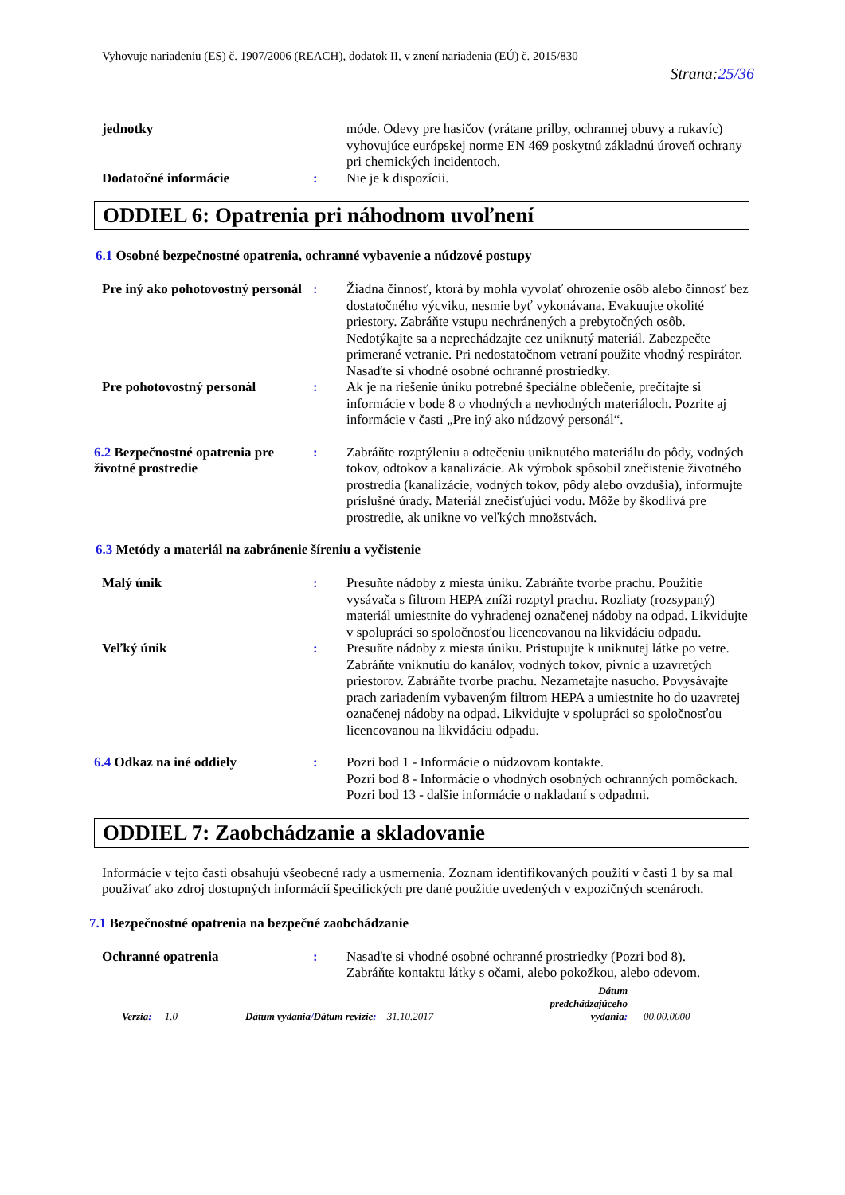Vyhovuje nariadeniu (ES) č. 1907/2006 (REACH), dodatok II, v znení nariadenia (EÚ) č. 2015/830
Strana:25/36
jednotky móde. Odevy pre hasičov (vrátane prilby, ochrannej obuvy a rukavíc) vyhovujúce európskej norme EN 469 poskytnú základnú úroveň ochrany pri chemických incidentoch.
Dodatočné informácie : Nie je k dispozícii.
ODDIEL 6: Opatrenia pri náhodnom uvoľnení
6.1 Osobné bezpečnostné opatrenia, ochranné vybavenie a núdzové postupy
Pre iný ako pohotovostný personál
: Žiadna činnosť, ktorá by mohla vyvolať ohrozenie osôb alebo činnosť bez dostatočného výcviku, nesmie byť vykonávana. Evakuujte okolité priestory. Zabráňte vstupu nechránených a prebytočných osôb. Nedotýkajte sa a neprechádzajte cez uniknutý materiál. Zabezpečte primerané vetranie. Pri nedostatočnom vetraní použite vhodný respirátor. Nasaďte si vhodné osobné ochranné prostriedky.
Pre pohotovostný personál : Ak je na riešenie úniku potrebné špeciálne oblečenie, prečítajte si informácie v bode 8 o vhodných a nevhodných materiáloch. Pozrite aj informácie v časti „Pre iný ako núdzový personál“.
6.2 Bezpečnostné opatrenia pre životné prostredie
: Zabráňte rozptýleniu a odtečeniu uniknutého materiálu do pôdy, vodných tokov, odtokov a kanalizácie. Ak výrobok spôsobil znečistenie životného prostredia (kanalizácie, vodných tokov, pôdy alebo ovzdušia), informujte príslušné úrady. Materiál znečisťujúci vodu. Môže by škodlivá pre prostredie, ak unikne vo veľkých množstvách.
6.3 Metódy a materiál na zabránenie šíreniu a vyčistenie
Malý únik : Presuňte nádoby z miesta úniku. Zabráňte tvorbe prachu. Použitie vysávača s filtrom HEPA zníži rozptyl prachu. Rozliaty (rozsypaný) materiál umiestnite do vyhradenej označenej nádoby na odpad. Likvidujte v spolupráci so spoločnosťou licencovanou na likvidáciu odpadu.
Veľký únik : Presuňte nádoby z miesta úniku. Pristupujte k uniknutej látke po vetre. Zabráňte vniknutiu do kanálov, vodných tokov, pivníc a uzavretých priestorov. Zabráňte tvorbe prachu. Nezametajte nasucho. Povysávajte prach zariadením vybaveným filtrom HEPA a umiestnite ho do uzavretej označenej nádoby na odpad. Likvidujte v spolupráci so spoločnosťou licencovanou na likvidáciu odpadu.
6.4 Odkaz na iné oddiely : Pozri bod 1 - Informácie o núdzovom kontakte.
Pozri bod 8 - Informácie o vhodných osobných ochranných pomôckach.
Pozri bod 13 - dalšie informácie o nakladaní s odpadmi.
ODDIEL 7: Zaobchádzanie a skladovanie
Informácie v tejto časti obsahujú všeobecné rady a usmernenia. Zoznam identifikovaných použití v časti 1 by sa mal používať ako zdroj dostupných informácií špecifických pre dané použitie uvedených v expozičných scenároch.
7.1 Bezpečnostné opatrenia na bezpečné zaobchádzanie
Ochranné opatrenia : Nasaďte si vhodné osobné ochranné prostriedky (Pozri bod 8).
Zabráňte kontaktu látky s očami, alebo pokožkou, alebo odevom.
Verzia: 1.0
Dátum vydania/Dátum revízie: 31.10.2017
Dátum predchádzajúceho vydania:
00.00.0000